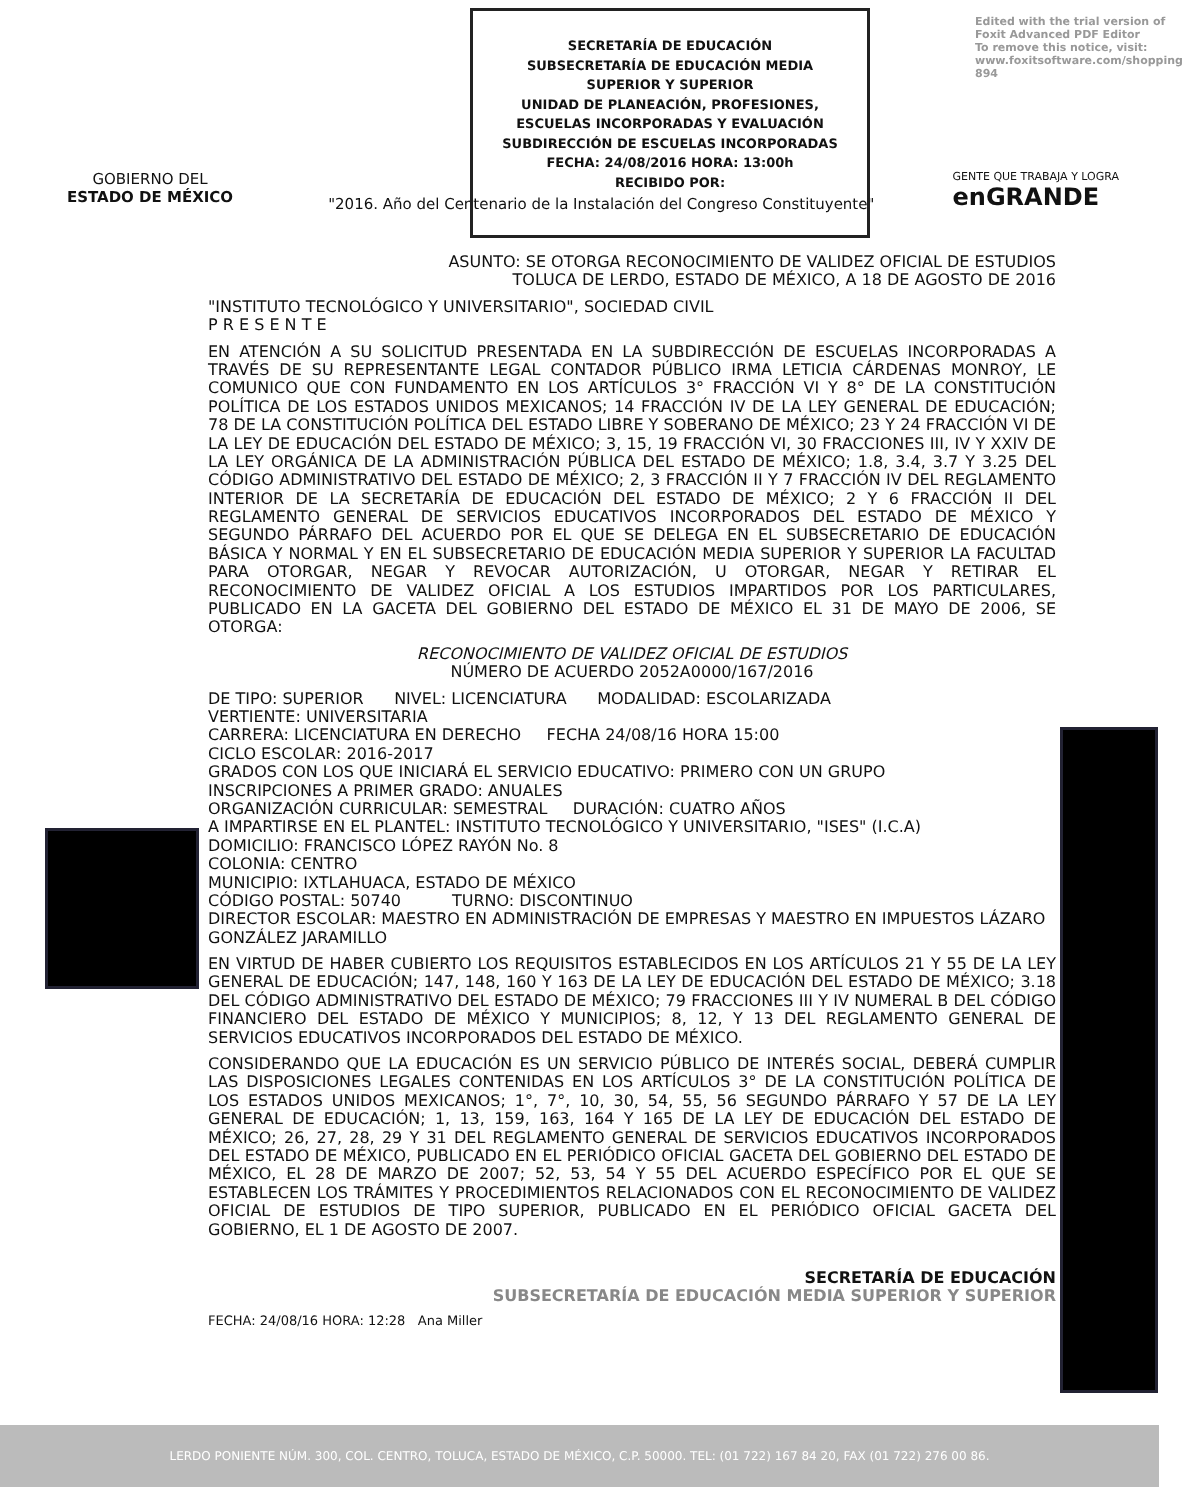Edited with the trial version of
Foxit Advanced PDF Editor
To remove this notice, visit:
www.foxitsoftware.com/shopping
894
SECRETARÍA DE EDUCACIÓN
SUBSECRETARÍA DE EDUCACIÓN MEDIA
SUPERIOR Y SUPERIOR
UNIDAD DE PLANEACIÓN, PROFESIONES,
ESCUELAS INCORPORADAS Y EVALUACIÓN
SUBDIRECCIÓN DE ESCUELAS INCORPORADAS
FECHA: 24/08/2016 HORA: 13:00h
RECIBIDO POR:
GOBIERNO DEL
ESTADO DE MÉXICO
"2016. Año del Centenario de la Instalación del Congreso Constituyente"
GENTE QUE TRABAJA Y LOGRA
enGRANDE
ASUNTO: SE OTORGA RECONOCIMIENTO DE VALIDEZ OFICIAL DE ESTUDIOS
TOLUCA DE LERDO, ESTADO DE MÉXICO, A 18 DE AGOSTO DE 2016
"INSTITUTO TECNOLÓGICO Y UNIVERSITARIO", SOCIEDAD CIVIL
P R E S E N T E
EN ATENCIÓN A SU SOLICITUD PRESENTADA EN LA SUBDIRECCIÓN DE ESCUELAS INCORPORADAS A TRAVÉS DE SU REPRESENTANTE LEGAL CONTADOR PÚBLICO IRMA LETICIA CÁRDENAS MONROY, LE COMUNICO QUE CON FUNDAMENTO EN LOS ARTÍCULOS 3° FRACCIÓN VI Y 8° DE LA CONSTITUCIÓN POLÍTICA DE LOS ESTADOS UNIDOS MEXICANOS; 14 FRACCIÓN IV DE LA LEY GENERAL DE EDUCACIÓN; 78 DE LA CONSTITUCIÓN POLÍTICA DEL ESTADO LIBRE Y SOBERANO DE MÉXICO; 23 Y 24 FRACCIÓN VI DE LA LEY DE EDUCACIÓN DEL ESTADO DE MÉXICO; 3, 15, 19 FRACCIÓN VI, 30 FRACCIONES III, IV Y XXIV DE LA LEY ORGÁNICA DE LA ADMINISTRACIÓN PÚBLICA DEL ESTADO DE MÉXICO; 1.8, 3.4, 3.7 Y 3.25 DEL CÓDIGO ADMINISTRATIVO DEL ESTADO DE MÉXICO; 2, 3 FRACCIÓN II Y 7 FRACCIÓN IV DEL REGLAMENTO INTERIOR DE LA SECRETARÍA DE EDUCACIÓN DEL ESTADO DE MÉXICO; 2 Y 6 FRACCIÓN II DEL REGLAMENTO GENERAL DE SERVICIOS EDUCATIVOS INCORPORADOS DEL ESTADO DE MÉXICO Y SEGUNDO PÁRRAFO DEL ACUERDO POR EL QUE SE DELEGA EN EL SUBSECRETARIO DE EDUCACIÓN BÁSICA Y NORMAL Y EN EL SUBSECRETARIO DE EDUCACIÓN MEDIA SUPERIOR Y SUPERIOR LA FACULTAD PARA OTORGAR, NEGAR Y REVOCAR AUTORIZACIÓN, U OTORGAR, NEGAR Y RETIRAR EL RECONOCIMIENTO DE VALIDEZ OFICIAL A LOS ESTUDIOS IMPARTIDOS POR LOS PARTICULARES, PUBLICADO EN LA GACETA DEL GOBIERNO DEL ESTADO DE MÉXICO EL 31 DE MAYO DE 2006, SE OTORGA:
RECONOCIMIENTO DE VALIDEZ OFICIAL DE ESTUDIOS
NÚMERO DE ACUERDO 2052A0000/167/2016
DE TIPO: SUPERIOR NIVEL: LICENCIATURA MODALIDAD: ESCOLARIZADA
VERTIENTE: UNIVERSITARIA
CARRERA: LICENCIATURA EN DERECHO FECHA 24/08/16 HORA 15:00
CICLO ESCOLAR: 2016-2017
GRADOS CON LOS QUE INICIARÁ EL SERVICIO EDUCATIVO: PRIMERO CON UN GRUPO
INSCRIPCIONES A PRIMER GRADO: ANUALES
ORGANIZACIÓN CURRICULAR: SEMESTRAL DURACIÓN: CUATRO AÑOS
A IMPARTIRSE EN EL PLANTEL: INSTITUTO TECNOLÓGICO Y UNIVERSITARIO, "ISES" (I.C.A)
DOMICILIO: FRANCISCO LÓPEZ RAYÓN No. 8
COLONIA: CENTRO
MUNICIPIO: IXTLAHUACA, ESTADO DE MÉXICO
CÓDIGO POSTAL: 50740 TURNO: DISCONTINUO
DIRECTOR ESCOLAR: MAESTRO EN ADMINISTRACIÓN DE EMPRESAS Y MAESTRO EN IMPUESTOS LÁZARO GONZÁLEZ JARAMILLO
EN VIRTUD DE HABER CUBIERTO LOS REQUISITOS ESTABLECIDOS EN LOS ARTÍCULOS 21 Y 55 DE LA LEY GENERAL DE EDUCACIÓN; 147, 148, 160 Y 163 DE LA LEY DE EDUCACIÓN DEL ESTADO DE MÉXICO; 3.18 DEL CÓDIGO ADMINISTRATIVO DEL ESTADO DE MÉXICO; 79 FRACCIONES III Y IV NUMERAL B DEL CÓDIGO FINANCIERO DEL ESTADO DE MÉXICO Y MUNICIPIOS; 8, 12, Y 13 DEL REGLAMENTO GENERAL DE SERVICIOS EDUCATIVOS INCORPORADOS DEL ESTADO DE MÉXICO.
CONSIDERANDO QUE LA EDUCACIÓN ES UN SERVICIO PÚBLICO DE INTERÉS SOCIAL, DEBERÁ CUMPLIR LAS DISPOSICIONES LEGALES CONTENIDAS EN LOS ARTÍCULOS 3° DE LA CONSTITUCIÓN POLÍTICA DE LOS ESTADOS UNIDOS MEXICANOS; 1°, 7°, 10, 30, 54, 55, 56 SEGUNDO PÁRRAFO Y 57 DE LA LEY GENERAL DE EDUCACIÓN; 1, 13, 159, 163, 164 Y 165 DE LA LEY DE EDUCACIÓN DEL ESTADO DE MÉXICO; 26, 27, 28, 29 Y 31 DEL REGLAMENTO GENERAL DE SERVICIOS EDUCATIVOS INCORPORADOS DEL ESTADO DE MÉXICO, PUBLICADO EN EL PERIÓDICO OFICIAL GACETA DEL GOBIERNO DEL ESTADO DE MÉXICO, EL 28 DE MARZO DE 2007; 52, 53, 54 Y 55 DEL ACUERDO ESPECÍFICO POR EL QUE SE ESTABLECEN LOS TRÁMITES Y PROCEDIMIENTOS RELACIONADOS CON EL RECONOCIMIENTO DE VALIDEZ OFICIAL DE ESTUDIOS DE TIPO SUPERIOR, PUBLICADO EN EL PERIÓDICO OFICIAL GACETA DEL GOBIERNO, EL 1 DE AGOSTO DE 2007.
SECRETARÍA DE EDUCACIÓN
SUBSECRETARÍA DE EDUCACIÓN MEDIA SUPERIOR Y SUPERIOR
FECHA: 24/08/16 HORA: 12:28 Ana Miller
LERDO PONIENTE NÚM. 300, COL. CENTRO, TOLUCA, ESTADO DE MÉXICO, C.P. 50000. TEL: (01 722) 167 84 20, FAX (01 722) 276 00 86.